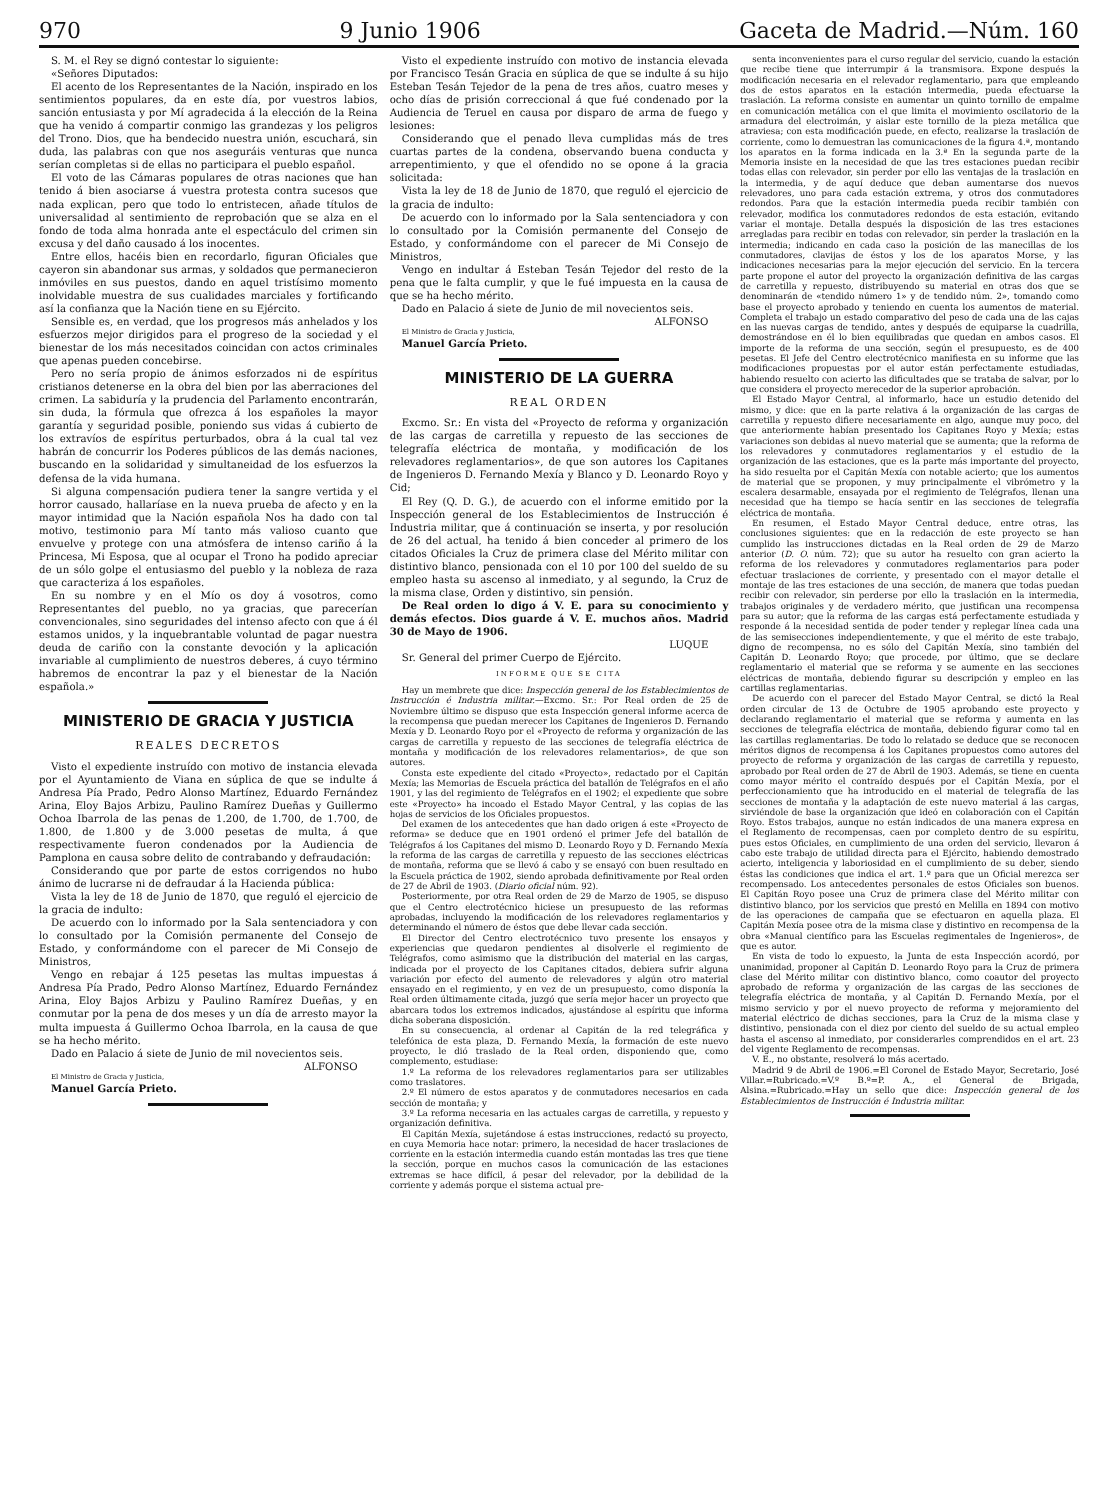970 9 Junio 1906 Gaceta de Madrid.—Núm. 160
S. M. el Rey se dignó contestar lo siguiente:
«Señores Diputados:
El acento de los Representantes de la Nación, inspirado en los sentimientos populares, da en este día, por vuestros labios, sanción entusiasta y por Mí agradecida á la elección de la Reina que ha venido á compartir conmigo las grandezas y los peligros del Trono. Dios, que ha bendecido nuestra unión, escuchará, sin duda, las palabras con que nos aseguráis venturas que nunca serían completas si de ellas no participara el pueblo español.
El voto de las Cámaras populares de otras naciones que han tenido á bien asociarse á vuestra protesta contra sucesos que nada explican, pero que todo lo entristecen, añade títulos de universalidad al sentimiento de reprobación que se alza en el fondo de toda alma honrada ante el espectáculo del crimen sin excusa y del daño causado á los inocentes.
Entre ellos, hacéis bien en recordarlo, figuran Oficiales que cayeron sin abandonar sus armas, y soldados que permanecieron inmóviles en sus puestos, dando en aquel tristísimo momento inolvidable muestra de sus cualidades marciales y fortificando así la confianza que la Nación tiene en su Ejército.
Sensible es, en verdad, que los progresos más anhelados y los esfuerzos mejor dirigidos para el progreso de la sociedad y el bienestar de los más necesitados coincidan con actos criminales que apenas pueden concebirse.
Pero no sería propio de ánimos esforzados ni de espíritus cristianos detenerse en la obra del bien por las aberraciones del crimen. La sabiduría y la prudencia del Parlamento encontrarán, sin duda, la fórmula que ofrezca á los españoles la mayor garantía y seguridad posible, poniendo sus vidas á cubierto de los extravíos de espíritus perturbados, obra á la cual tal vez habrán de concurrir los Poderes públicos de las demás naciones, buscando en la solidaridad y simultaneidad de los esfuerzos la defensa de la vida humana.
Si alguna compensación pudiera tener la sangre vertida y el horror causado, hallaríase en la nueva prueba de afecto y en la mayor intimidad que la Nación española Nos ha dado con tal motivo, testimonio para Mí tanto más valioso cuanto que envuelve y protege con una atmósfera de intenso cariño á la Princesa, Mi Esposa, que al ocupar el Trono ha podido apreciar de un sólo golpe el entusiasmo del pueblo y la nobleza de raza que caracteriza á los españoles.
En su nombre y en el Mío os doy á vosotros, como Representantes del pueblo, no ya gracias, que parecerían convencionales, sino seguridades del intenso afecto con que á él estamos unidos, y la inquebrantable voluntad de pagar nuestra deuda de cariño con la constante devoción y la aplicación invariable al cumplimiento de nuestros deberes, á cuyo término habremos de encontrar la paz y el bienestar de la Nación española.»
MINISTERIO DE GRACIA Y JUSTICIA
REALES DECRETOS
Visto el expediente instruído con motivo de instancia elevada por el Ayuntamiento de Viana en súplica de que se indulte á Andresa Pía Prado, Pedro Alonso Martínez, Eduardo Fernández Arina, Eloy Bajos Arbizu, Paulino Ramírez Dueñas y Guillermo Ochoa Ibarrola de las penas de 1.200, de 1.700, de 1.700, de 1.800, de 1.800 y de 3.000 pesetas de multa, á que respectivamente fueron condenados por la Audiencia de Pamplona en causa sobre delito de contrabando y defraudación:
Considerando que por parte de estos corrigendos no hubo ánimo de lucrarse ni de defraudar á la Hacienda pública:
Vista la ley de 18 de Junio de 1870, que reguló el ejercicio de la gracia de indulto:
De acuerdo con lo informado por la Sala sentenciadora y con lo consultado por la Comisión permanente del Consejo de Estado, y conformándome con el parecer de Mi Consejo de Ministros,
Vengo en rebajar á 125 pesetas las multas impuestas á Andresa Pía Prado, Pedro Alonso Martínez, Eduardo Fernández Arina, Eloy Bajos Arbizu y Paulino Ramírez Dueñas, y en conmutar por la pena de dos meses y un día de arresto mayor la multa impuesta á Guillermo Ochoa Ibarrola, en la causa de que se ha hecho mérito.
Dado en Palacio á siete de Junio de mil novecientos seis.
ALFONSO
El Ministro de Gracia y Justicia,
Manuel García Prieto.
Visto el expediente instruído con motivo de instancia elevada por Francisco Tesán Gracia en súplica de que se indulte á su hijo Esteban Tesán Tejedor de la pena de tres años, cuatro meses y ocho días de prisión correccional á que fué condenado por la Audiencia de Teruel en causa por disparo de arma de fuego y lesiones:
Considerando que el penado lleva cumplidas más de tres cuartas partes de la condena, observando buena conducta y arrepentimiento, y que el ofendido no se opone á la gracia solicitada:
Vista la ley de 18 de Junio de 1870, que reguló el ejercicio de la gracia de indulto:
De acuerdo con lo informado por la Sala sentenciadora y con lo consultado por la Comisión permanente del Consejo de Estado, y conformándome con el parecer de Mi Consejo de Ministros,
Vengo en indultar á Esteban Tesán Tejedor del resto de la pena que le falta cumplir, y que le fué impuesta en la causa de que se ha hecho mérito.
Dado en Palacio á siete de Junio de mil novecientos seis.
ALFONSO
El Ministro de Gracia y Justicia,
Manuel García Prieto.
MINISTERIO DE LA GUERRA
REAL ORDEN
Excmo. Sr.: En vista del «Proyecto de reforma y organización de las cargas de carretilla y repuesto de las secciones de telegrafía eléctrica de montaña, y modificación de los relevadores reglamentarios», de que son autores los Capitanes de Ingenieros D. Fernando Mexía y Blanco y D. Leonardo Royo y Cid;
El Rey (Q. D. G.), de acuerdo con el informe emitido por la Inspección general de los Establecimientos de Instrucción é Industria militar, que á continuación se inserta, y por resolución de 26 del actual, ha tenido á bien conceder al primero de los citados Oficiales la Cruz de primera clase del Mérito militar con distintivo blanco, pensionada con el 10 por 100 del sueldo de su empleo hasta su ascenso al inmediato, y al segundo, la Cruz de la misma clase, Orden y distintivo, sin pensión.
De Real orden lo digo á V. E. para su conocimiento y demás efectos. Dios guarde á V. E. muchos años. Madrid 30 de Mayo de 1906.
LUQUE
Sr. General del primer Cuerpo de Ejército.
INFORME QUE SE CITA
Hay un membrete que dice: Inspección general de los Establecimientos de Instrucción é Industria militar.—Excmo. Sr.: Por Real orden de 25 de Noviembre último se dispuso que esta Inspección general informe acerca de la recompensa que puedan merecer los Capitanes de Ingenieros D. Fernando Mexía y D. Leonardo Royo por el «Proyecto de reforma y organización de las cargas de carretilla y repuesto de las secciones de telegrafía eléctrica de montaña y modificación de los relevadores relamentarios», de que son autores.
Consta este expediente del citado «Proyecto», redactado por el Capitán Mexía; las Memorias de Escuela práctica del batallón de Telégrafos en el año 1901, y las del regimiento de Telégrafos en el 1902; el expediente que sobre este «Proyecto» ha incoado el Estado Mayor Central, y las copias de las hojas de servicios de los Oficiales propuestos.
Del examen de los antecedentes que han dado origen á este «Proyecto de reforma» se deduce que en 1901 ordenó el primer Jefe del batallón de Telégrafos á los Capitanes del mismo D. Leonardo Royo y D. Fernando Mexía la reforma de las cargas de carretilla y repuesto de las secciones eléctricas de montaña, reforma que se llevó á cabo y se ensayó con buen resultado en la Escuela práctica de 1902, siendo aprobada definitivamente por Real orden de 27 de Abril de 1903. (Diario oficial núm. 92).
Posteriormente, por otra Real orden de 29 de Marzo de 1905, se dispuso que el Centro electrotécnico hiciese un presupuesto de las reformas aprobadas, incluyendo la modificación de los relevadores reglamentarios y determinando el número de éstos que debe llevar cada sección.
El Director del Centro electrotécnico tuvo presente los ensayos y experiencias que quedaron pendientes al disolverle el regimiento de Telégrafos, como asimismo que la distribución del material en las cargas, indicada por el proyecto de los Capitanes citados, debiera sufrir alguna variación por efecto del aumento de relevadores y algún otro material ensayado en el regimiento, y en vez de un presupuesto, como disponía la Real orden últimamente citada, juzgó que sería mejor hacer un proyecto que abarcara todos los extremos indicados, ajustándose al espíritu que informa dicha soberana disposición.
En su consecuencia, al ordenar al Capitán de la red telegráfica y telefónica de esta plaza, D. Fernando Mexía, la formación de este nuevo proyecto, le dió traslado de la Real orden, disponiendo que, como complemento, estudiase:
1.º La reforma de los relevadores reglamentarios para ser utilizables como traslatores.
2.º El número de estos aparatos y de conmutadores necesarios en cada sección de montaña; y
3.º La reforma necesaria en las actuales cargas de carretilla, y repuesto y organización definitiva.
El Capitán Mexía, sujetándose á estas instrucciones, redactó su proyecto, en cuya Memoria hace notar: primero, la necesidad de hacer traslaciones de corriente en la estación intermedia cuando están montadas las tres que tiene la sección, porque en muchos casos la comunicación de las estaciones extremas se hace difícil, á pesar del relevador, por la debilidad de la corriente y además porque el sistema actual pre-
senta inconvenientes para el curso regular del servicio, cuando la estación que recibe tiene que interrumpir á la transmisora. Expone después la modificación necesaria en el relevador reglamentario, para que empleando dos de estos aparatos en la estación intermedia, pueda efectuarse la traslación. La reforma consiste en aumentar un quinto tornillo de empalme en comunicación metálica con el que limita el movimiento oscilatorio de la armadura del electroimán, y aislar este tornillo de la pieza metálica que atraviesa; con esta modificación puede, en efecto, realizarse la traslación de corriente, como lo demuestran las comunicaciones de la figura 4.ª, montando los aparatos en la forma indicada en la 3.ª En la segunda parte de la Memoria insiste en la necesidad de que las tres estaciones puedan recibir todas ellas con relevador, sin perder por ello las ventajas de la traslación en la intermedia, y de aquí deduce que deban aumentarse dos nuevos relevadores, uno para cada estación extrema, y otros dos conmutadores redondos. Para que la estación intermedia pueda recibir también con relevador, modifica los conmutadores redondos de esta estación, evitando variar el montaje. Detalla después la disposición de las tres estaciones arregladas para recibir en todas con relevador, sin perder la traslación en la intermedia; indicando en cada caso la posición de las manecillas de los conmutadores, clavijas de éstos y los de los aparatos Morse, y las indicaciones necesarias para la mejor ejecución del servicio. En la tercera parte propone el autor del proyecto la organización definitiva de las cargas de carretilla y repuesto, distribuyendo su material en otras dos que se denominarán de «tendido número 1» y de tendido núm. 2», tomando como base el proyecto aprobado y teniendo en cuenta los aumentos de material. Completa el trabajo un estado comparativo del peso de cada una de las cajas en las nuevas cargas de tendido, antes y después de equiparse la cuadrilla, demostrándose en él lo bien equilibradas que quedan en ambos casos. El importe de la reforma de una sección, según el presupuesto, es de 400 pesetas. El Jefe del Centro electrotécnico manifiesta en su informe que las modificaciones propuestas por el autor están perfectamente estudiadas, habiendo resuelto con acierto las dificultades que se trataba de salvar, por lo que considera el proyecto merecedor de la superior aprobación.
El Estado Mayor Central, al informarlo, hace un estudio detenido del mismo, y dice: que en la parte relativa á la organización de las cargas de carretilla y repuesto difiere necesariamente en algo, aunque muy poco, del que anteriormente habían presentado los Capitanes Royo y Mexía; estas variaciones son debidas al nuevo material que se aumenta; que la reforma de los relevadores y conmutadores reglamentarios y el estudio de la organización de las estaciones, que es la parte más importante del proyecto, ha sido resuelta por el Capitán Mexía con notable acierto; que los aumentos de material que se proponen, y muy principalmente el vibrómetro y la escalera desarmable, ensayada por el regimiento de Telégrafos, llenan una necesidad que ha tiempo se hacía sentir en las secciones de telegrafía eléctrica de montaña.
En resumen, el Estado Mayor Central deduce, entre otras, las conclusiones siguientes: que en la redacción de este proyecto se han cumplido las instrucciones dictadas en la Real orden de 29 de Marzo anterior (D. O. núm. 72); que su autor ha resuelto con gran acierto la reforma de los relevadores y conmutadores reglamentarios para poder efectuar traslaciones de corriente, y presentado con el mayor detalle el montaje de las tres estaciones de una sección, de manera que todas puedan recibir con relevador, sin perderse por ello la traslación en la intermedia, trabajos originales y de verdadero mérito, que justifican una recompensa para su autor; que la reforma de las cargas está perfectamente estudiada y responde á la necesidad sentida de poder tender y replegar línea cada una de las semisecciones independientemente, y que el mérito de este trabajo, digno de recompensa, no es sólo del Capitán Mexía, sino también del Capitán D. Leonardo Royo; que procede, por último, que se declare reglamentario el material que se reforma y se aumente en las secciones eléctricas de montaña, debiendo figurar su descripción y empleo en las cartillas reglamentarias.
De acuerdo con el parecer del Estado Mayor Central, se dictó la Real orden circular de 13 de Octubre de 1905 aprobando este proyecto y declarando reglamentario el material que se reforma y aumenta en las secciones de telegrafía eléctrica de montaña, debiendo figurar como tal en las cartillas reglamentarias. De todo lo relatado se deduce que se reconocen méritos dignos de recompensa á los Capitanes propuestos como autores del proyecto de reforma y organización de las cargas de carretilla y repuesto, aprobado por Real orden de 27 de Abril de 1903. Además, se tiene en cuenta como mayor mérito el contraído después por el Capitán Mexía, por el perfeccionamiento que ha introducido en el material de telegrafía de las secciones de montaña y la adaptación de este nuevo material á las cargas, sirviéndole de base la organización que ideó en colaboración con el Capitán Royo. Estos trabajos, aunque no están indicados de una manera expresa en el Reglamento de recompensas, caen por completo dentro de su espíritu, pues estos Oficiales, en cumplimiento de una orden del servicio, llevaron á cabo este trabajo de utilidad directa para el Ejército, habiendo demostrado acierto, inteligencia y laboriosidad en el cumplimiento de su deber, siendo éstas las condiciones que indica el art. 1.º para que un Oficial merezca ser recompensado. Los antecedentes personales de estos Oficiales son buenos. El Capitán Royo posee una Cruz de primera clase del Mérito militar con distintivo blanco, por los servicios que prestó en Melilla en 1894 con motivo de las operaciones de campaña que se efectuaron en aquella plaza. El Capitán Mexía posee otra de la misma clase y distintivo en recompensa de la obra «Manual científico para las Escuelas regimentales de Ingenieros», de que es autor.
En vista de todo lo expuesto, la Junta de esta Inspección acordó, por unanimidad, proponer al Capitán D. Leonardo Royo para la Cruz de primera clase del Mérito militar con distintivo blanco, como coautor del proyecto aprobado de reforma y organización de las cargas de las secciones de telegrafía eléctrica de montaña, y al Capitán D. Fernando Mexía, por el mismo servicio y por el nuevo proyecto de reforma y mejoramiento del material eléctrico de dichas secciones, para la Cruz de la misma clase y distintivo, pensionada con el diez por ciento del sueldo de su actual empleo hasta el ascenso al inmediato, por considerarles comprendidos en el art. 23 del vigente Reglamento de recompensas.
V. E., no obstante, resolverá lo más acertado.
Madrid 9 de Abril de 1906.=El Coronel de Estado Mayor, Secretario, José Villar.=Rubricado.=V.º B.º=P. A., el General de Brigada, Alsina.=Rubricado.=Hay un sello que dice: Inspección general de los Establecimientos de Instrucción é Industria militar.